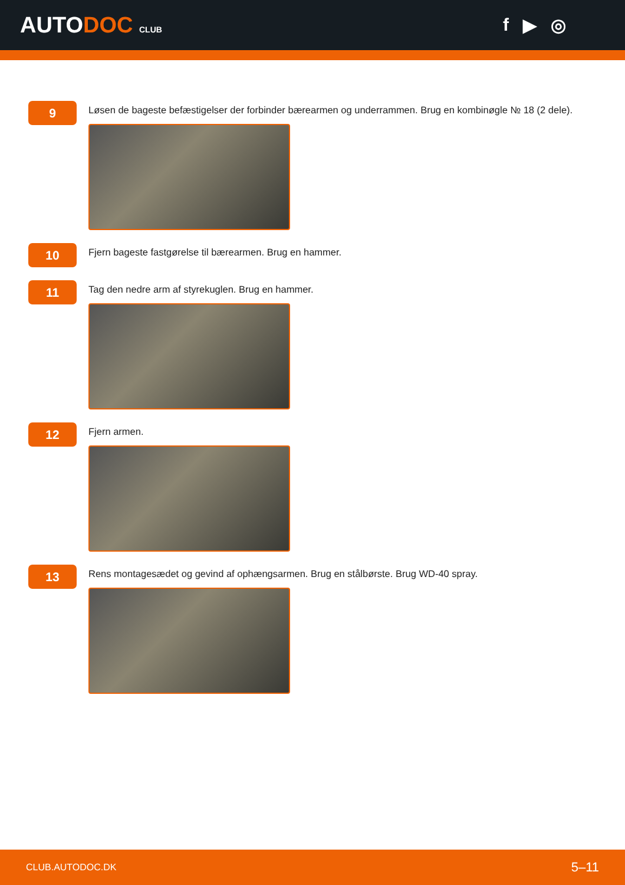AUTODOC CLUB
f ▶ ◎
9
Løsen de bageste befæstigelser der forbinder bærearmen og underrammen. Brug en kombinøgle № 18 (2 dele).
10
Fjern bageste fastgørelse til bærearmen. Brug en hammer.
11
Tag den nedre arm af styrekuglen. Brug en hammer.
12
Fjern armen.
13
Rens montagesædet og gevind af ophængsarmen. Brug en stålbørste. Brug WD-40 spray.
CLUB.AUTODOC.DK 5–11